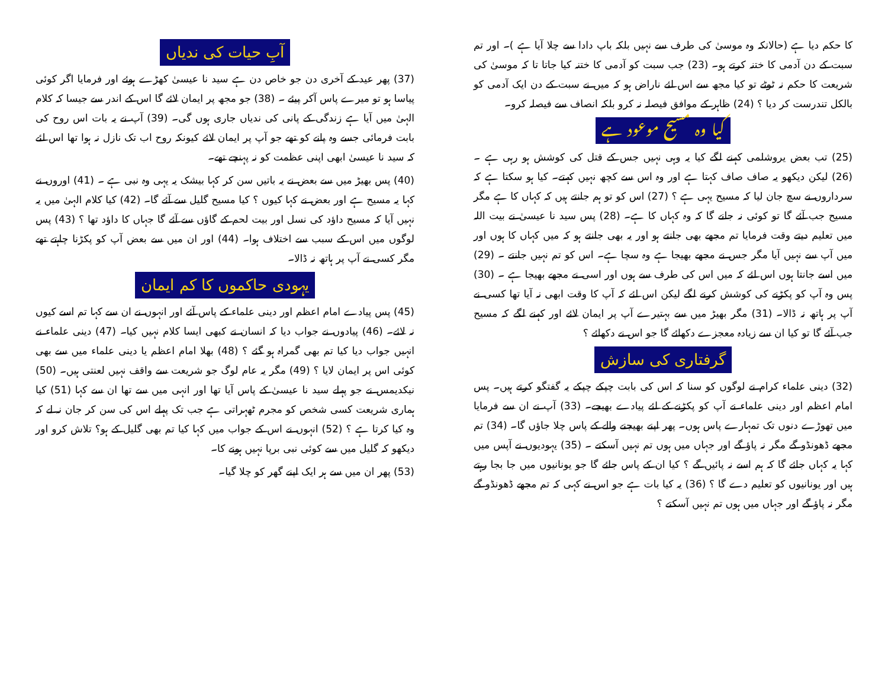کا حکم دیا ہے (حالانکہ وہ موسیٰ کی طرف سے نہیں بلکہ باپ دادا سے چلا آیا ہے )۔ اور تم سبت کے دن آدمی کا ختنہ کرتے ہو۔ (23) جب سبت کو آدمی کا ختنہ کیا جاتا تا کہ موسیٰ کی شریعت کا حکم نہ ٹوٹے تو کیا مجھ سے اس لئے ناراض ہو کہ میں نے سبت کے دن ایک آدمی کو بالکل تندرست کر دیا ؟ (24) ظاہر کے موافق فیصلہ نہ کرو بلکہ انصاف سے فیصلہ کرو۔
کیا وہ مسیح موعود ہے
(25) تب بعض یروشلمی کہنے لگے کیا یہ وہی نہیں جس کے قتل کی کوشش ہو رہی ہے ۔ (26) لیکن دیکھو یہ صاف صاف کہتا ہے اور وہ اس سے کچھ نہیں کہتے۔ کیا ہو سکتا ہے کہ سرداروں نے سچ جان لیا کہ مسیح یہی ہے ؟ (27) اس کو تو ہم جانتے ہیں کہ کہاں کا ہے مگر مسیح جب آئے گا تو کوئی نہ جانے گا کہ وہ کہاں کا ہے۔ (28) پس سید نا عیسیٰ نے بیت اللہ میں تعلیم دیتے وقت فرمایا تم مجھے بھی جانتے ہو اور یہ بھی جانتے ہو کہ میں کہاں کا ہوں اور میں آپ سے نہیں آیا مگر جس نے مجھے بھیجا ہے وہ سچا ہے۔ اس کو تم نہیں جانتے ۔ (29) میں اسے جانتا ہوں اس لئے کہ میں اس کی طرف سے ہوں اور اسی نے مجھے بھیجا ہے ۔ (30) پس وہ آپ کو پکڑنے کی کوشش کرنے لگے لیکن اس لئے کہ آپ کا وقت ابھی نہ آیا تھا کسی نے آپ پر ہاتھ نہ ڈالا۔ (31) مگر بھیڑ میں سے بہتیرے آپ پر ایمان لائے اور کہنے لگے کہ مسیح جب آئے گا تو کیا ان سے زیادہ معجزے دکھائے گا جو اس نے دکھائے ؟
گرفتاری کی سازش
(32) دینی علماء کرام نے لوگوں کو سنا کہ اس کی بابت چپکے چپکے یہ گفتگو کرتے ہیں۔ پس امام اعظم اور دینی علماء نے آپ کو پکڑنے کے لئے پیادے بھیجے۔ (33) آپ نے ان سے فرمایا میں تھوڑے دنوں تک تمہارے پاس ہوں۔ پھر اپنے بھیجنے والے کے پاس چلا جاؤں گا۔ (34) تم مجھے ڈھونڈو گے مگر نہ پاؤ گے اور جہاں میں ہوں تم نہیں آسکتے ۔ (35) یہودیوں نے آپس میں کہا یہ کہاں جائے گا کہ ہم اسے نہ پائیں گے ؟ کیا ان کے پاس جائے گا جو یونانیوں میں جا بجا رہتے ہیں اور یونانیوں کو تعلیم دے گا ؟ (36) یہ کیا بات ہے جو اس نے کہی کہ تم مجھے ڈھونڈو گے مگر نہ پاؤ گے اور جہاں میں ہوں تم نہیں آسکتے ؟
آبِ حیات کی ندیاں
(37) پھر عید کے آخری دن جو خاص دن ہے سید نا عیسیٰ کھڑے ہوئے اور فرمایا اگر کوئی پیاسا ہو تو میرے پاس آکر پیئے ۔ (38) جو مجھ پر ایمان لائے گا اس کے اندر سے جیسا کہ کلام الہیٰ میں آیا ہے زندگی کے پانی کی ندیاں جاری ہوں گی۔ (39) آپ نے یہ بات اس روح کی بابت فرمائی جسے وہ پانے کو تھے جو آپ پر ایمان لائے کیونکہ روح اب تک نازل نہ ہوا تھا اس لئے کہ سید نا عیسیٰ ابھی اپنی عظمت کو نہ پہنچے تھے۔
(40) پس بھیڑ میں سے بعض نے یہ باتیں سن کر کہا بیشک یہ یہی وہ نبی ہے ۔ (41) اوروں نے کہا یہ مسیح ہے اور بعض نے کہا کیوں ؟ کیا مسیح گلیل سے آئے گا۔ (42) کیا کلام الہیٰ میں یہ نہیں آیا کہ مسیح داؤد کی نسل اور بیت لحم کے گاؤں سے آئے گا جہاں کا داؤد تھا ؟ (43) پس لوگوں میں اس کے سبب سے اختلاف ہوا۔ (44) اور ان میں سے بعض آپ کو پکڑنا چاہتے تھے مگر کسی نے آپ پر ہاتھ نہ ڈالا۔
یہودی حاکموں کا کم ایمان
(45) پس پیادے امام اعظم اور دینی علماء کے پاس آئے اور انہوں نے ان سے کہا تم اسے کیوں نہ لائے۔ (46) پیادوں نے جواب دیا کہ انسان نے کبھی ایسا کلام نہیں کیا۔ (47) دینی علماء نے انہیں جواب دیا کیا تم بھی گمراہ ہو گئے ؟ (48) بھلا امام اعظم یا دینی علماء میں سے بھی کوئی اس پر ایمان لایا ؟ (49) مگر یہ عام لوگ جو شریعت سے واقف نہیں لعنتی ہیں۔ (50) نیکدیمس نے جو پہلے سید نا عیسیٰ کے پاس آیا تھا اور انہی میں سے تھا ان سے کہا (51) کیا ہماری شریعت کسی شخص کو مجرم ٹھہراتی ہے جب تک پہلے اس کی سن کر جان نہ لے کہ وہ کیا کرتا ہے ؟ (52) انہوں نے اس کے جواب میں کہا کیا تم بھی گلیل کے ہو؟ تلاش کرو اور دیکھو کہ گلیل میں سے کوئی نبی برپا نہیں ہونے کا۔
(53) پھر ان میں سے ہر ایک اپنے گھر کو چلا گیا۔